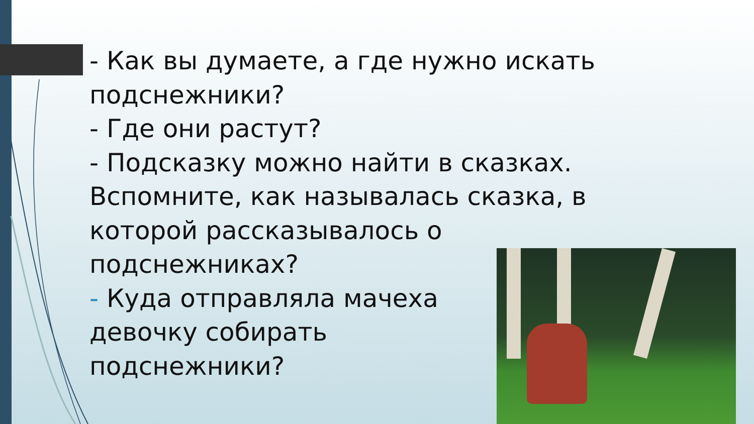- Как вы думаете, а где нужно искать подснежники?
- Где они растут?
- Подсказку можно найти в сказках. Вспомните, как называлась сказка, в которой рассказывалось о подснежниках?
- Куда отправляла мачеха
девочку собирать
подснежники?